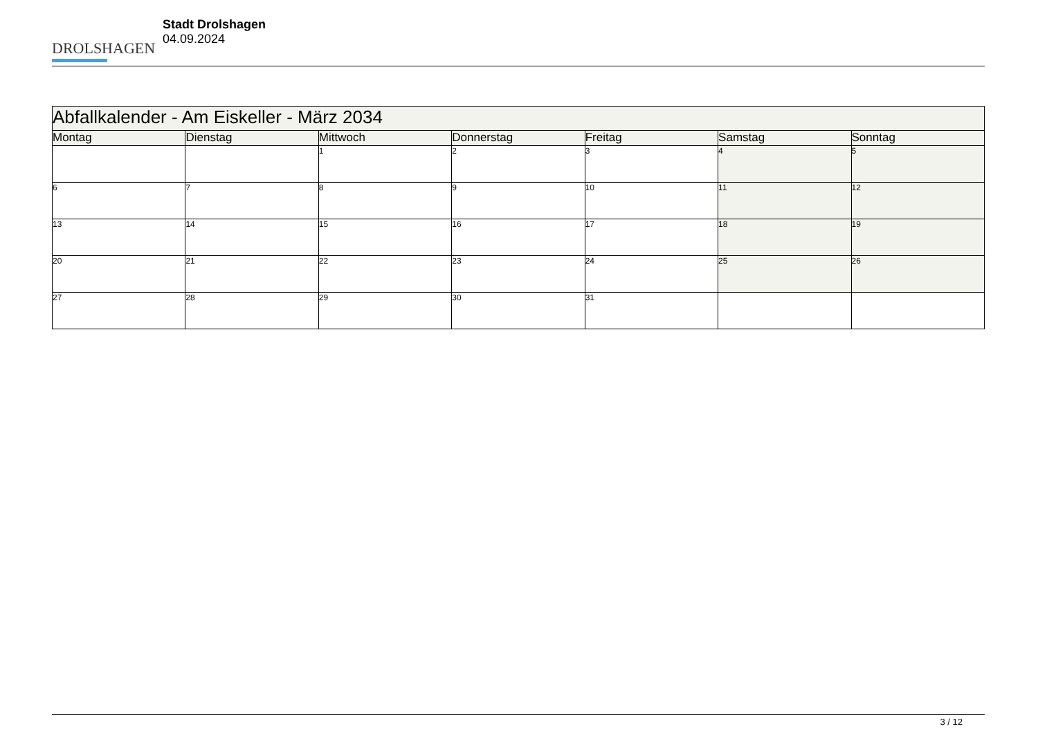DROLSHAGEN
Stadt Drolshagen
04.09.2024
| Abfallkalender - Am Eiskeller - März 2034 | | | | | | |
| --- | --- | --- | --- | --- | --- | --- |
| Montag | Dienstag | Mittwoch | Donnerstag | Freitag | Samstag | Sonntag |
| | | 1 | 2 | 3 | 4 | 5 |
| 6 | 7 | 8 | 9 | 10 | 11 | 12 |
| 13 | 14 | 15 | 16 | 17 | 18 | 19 |
| 20 | 21 | 22 | 23 | 24 | 25 | 26 |
| 27 | 28 | 29 | 30 | 31 | | |
3 / 12